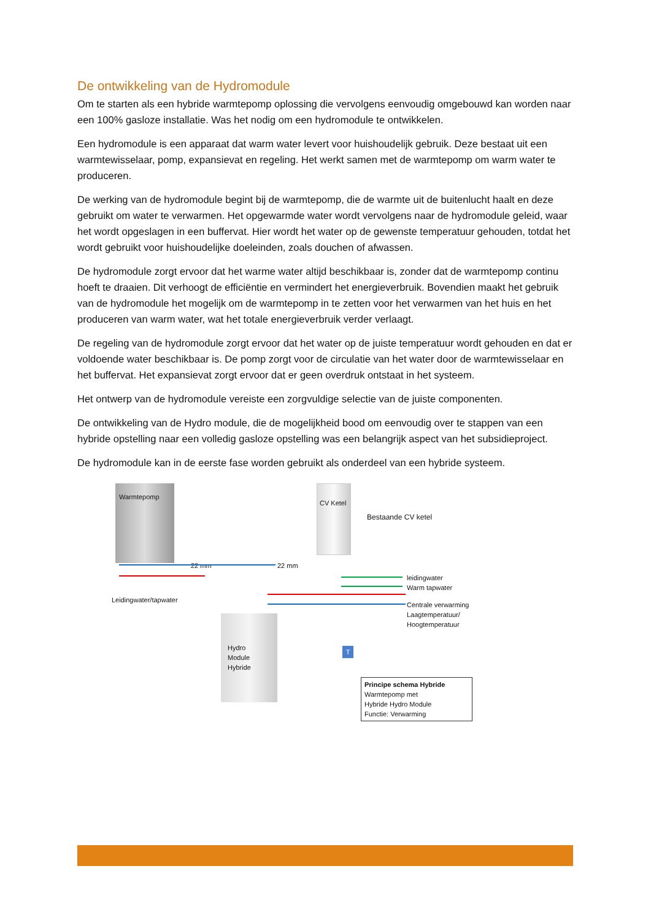De ontwikkeling van de Hydromodule
Om te starten als een hybride warmtepomp oplossing die vervolgens eenvoudig omgebouwd kan worden naar een 100% gasloze installatie. Was het nodig om een hydromodule te ontwikkelen.
Een hydromodule is een apparaat dat warm water levert voor huishoudelijk gebruik. Deze bestaat uit een warmtewisselaar, pomp, expansievat en regeling. Het werkt samen met de warmtepomp om warm water te produceren.
De werking van de hydromodule begint bij de warmtepomp, die de warmte uit de buitenlucht haalt en deze gebruikt om water te verwarmen. Het opgewarmde water wordt vervolgens naar de hydromodule geleid, waar het wordt opgeslagen in een buffervat. Hier wordt het water op de gewenste temperatuur gehouden, totdat het wordt gebruikt voor huishoudelijke doeleinden, zoals douchen of afwassen.
De hydromodule zorgt ervoor dat het warme water altijd beschikbaar is, zonder dat de warmtepomp continu hoeft te draaien. Dit verhoogt de efficiëntie en vermindert het energieverbruik. Bovendien maakt het gebruik van de hydromodule het mogelijk om de warmtepomp in te zetten voor het verwarmen van het huis en het produceren van warm water, wat het totale energieverbruik verder verlaagt.
De regeling van de hydromodule zorgt ervoor dat het water op de juiste temperatuur wordt gehouden en dat er voldoende water beschikbaar is. De pomp zorgt voor de circulatie van het water door de warmtewisselaar en het buffervat. Het expansievat zorgt ervoor dat er geen overdruk ontstaat in het systeem.
Het ontwerp van de hydromodule vereiste een zorgvuldige selectie van de juiste componenten.
De ontwikkeling van de Hydro module, die de mogelijkheid bood om eenvoudig over te stappen van een hybride opstelling naar een volledig gasloze opstelling was een belangrijk aspect van het subsidieproject.
De hydromodule kan in de eerste fase worden gebruikt als onderdeel van een hybride systeem.
Warmtepomp
CV Ketel
Bestaande CV ketel
22 mm 22 mm
leidingwater
Warm tapwater
Centrale verwarming
Laagtemperatuur/
Hoogtemperatuur
Leidingwater/tapwater
Hydro
Module
Hybride
T
Principe schema Hybride
Warmtepomp met
Hybride Hydro Module
Functie: Verwarming